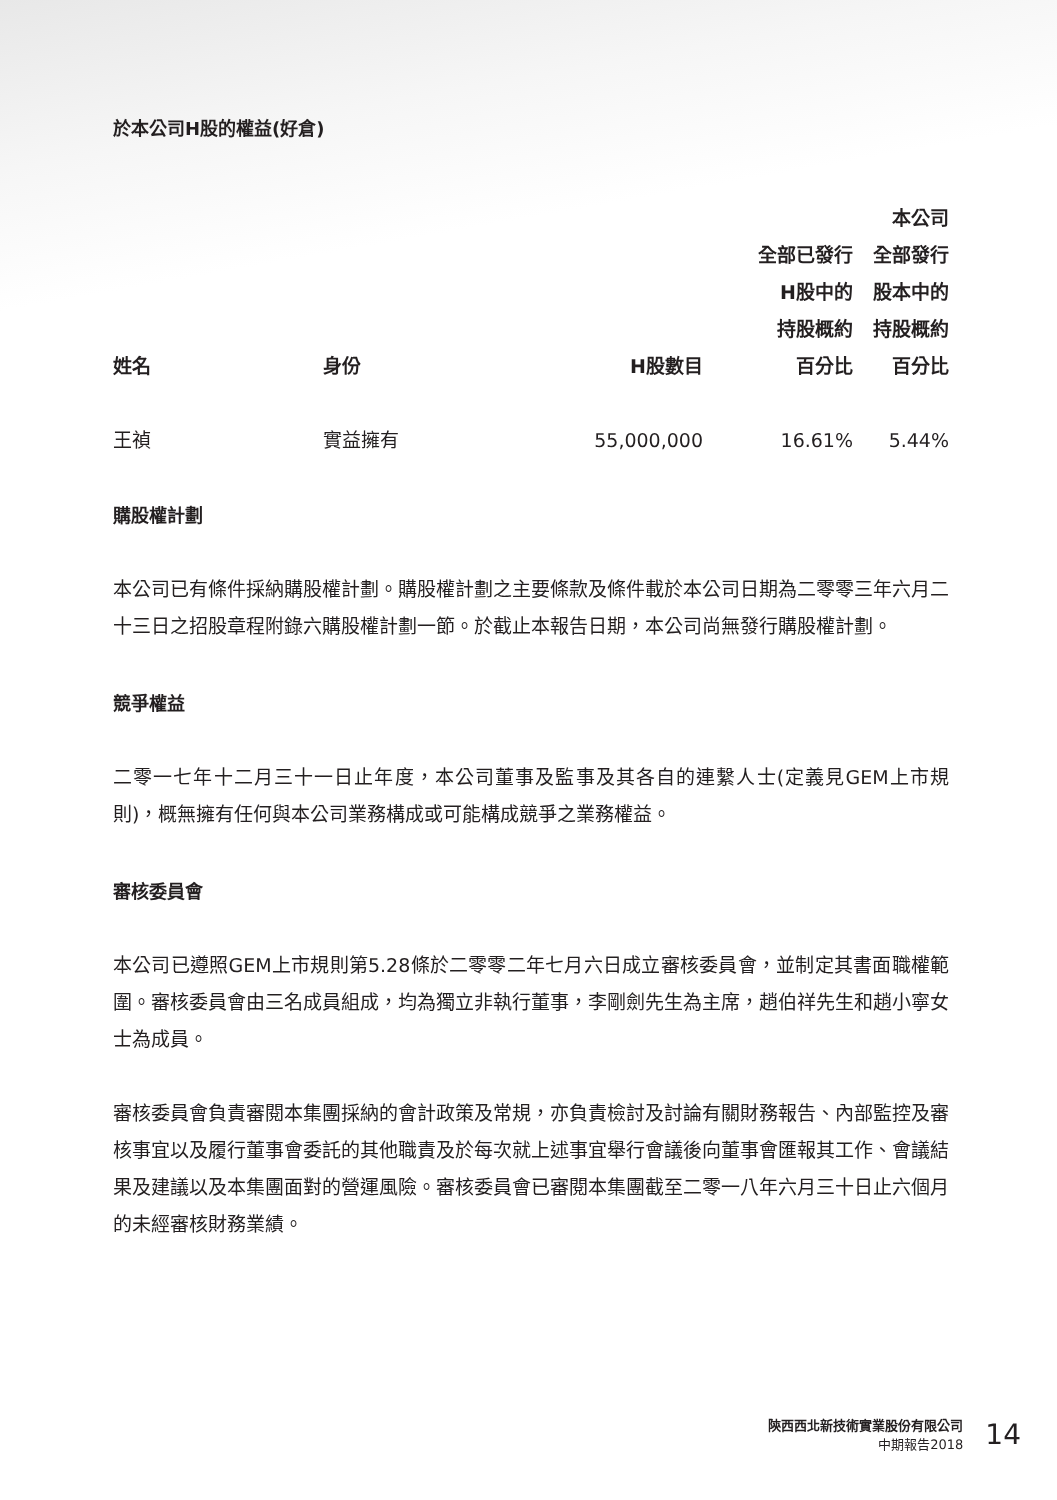於本公司H股的權益(好倉)
| 姓名 | 身份 | H股數目 | 全部已發行 H股中的 持股概約 百分比 | 本公司 全部發行 股本中的 持股概約 百分比 |
| --- | --- | --- | --- | --- |
| 王禎 | 實益擁有 | 55,000,000 | 16.61% | 5.44% |
購股權計劃
本公司已有條件採納購股權計劃。購股權計劃之主要條款及條件載於本公司日期為二零零三年六月二十三日之招股章程附錄六購股權計劃一節。於截止本報告日期，本公司尚無發行購股權計劃。
競爭權益
二零一七年十二月三十一日止年度，本公司董事及監事及其各自的連繫人士(定義見GEM上市規則)，概無擁有任何與本公司業務構成或可能構成競爭之業務權益。
審核委員會
本公司已遵照GEM上市規則第5.28條於二零零二年七月六日成立審核委員會，並制定其書面職權範圍。審核委員會由三名成員組成，均為獨立非執行董事，李剛劍先生為主席，趙伯祥先生和趙小寧女士為成員。
審核委員會負責審閱本集團採納的會計政策及常規，亦負責檢討及討論有關財務報告、內部監控及審核事宜以及履行董事會委託的其他職責及於每次就上述事宜舉行會議後向董事會匯報其工作、會議結果及建議以及本集團面對的營運風險。審核委員會已審閱本集團截至二零一八年六月三十日止六個月的未經審核財務業績。
陝西西北新技術實業股份有限公司
中期報告2018
14